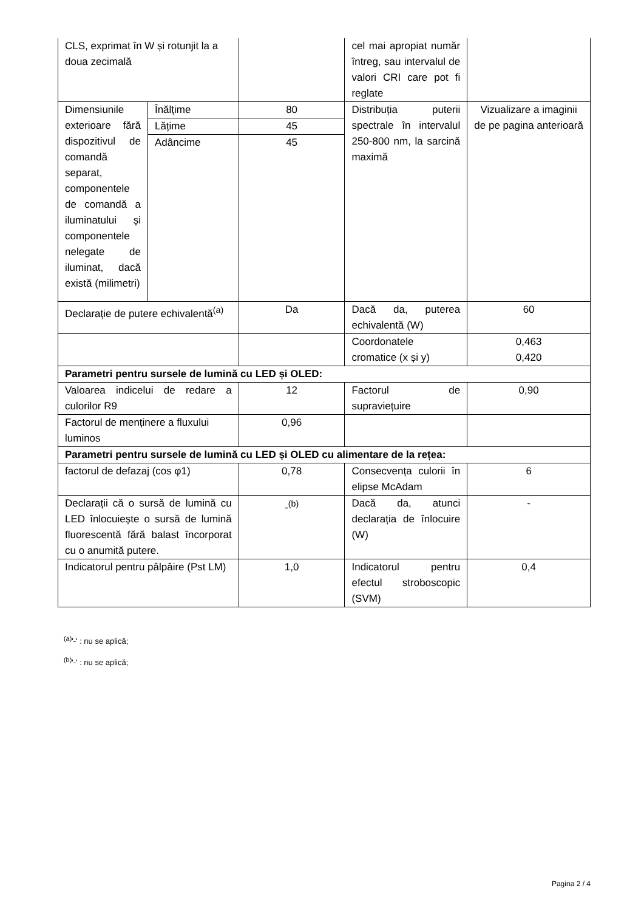| CLS, exprimat în W și rotunjit la a doua zecimală | | | cel mai apropiat număr întreg, sau intervalul de valori CRI care pot fi reglate | |
| Dimensiunile exterioare fără dispozitivul de comandă separat, componentele de comandă a iluminatului și componentele nelegate de iluminat, dacă există (milimetri) | Înălțime | 80 | Distribuția puterii spectrale în intervalul 250-800 nm, la sarcină maximă | Vizualizare a imaginii de pe pagina anterioară |
| | Lățime | 45 | | |
| | Adâncime | 45 | | |
| Declarație de putere echivalentă<sup>(a)</sup> | | Da | Dacă da, puterea echivalentă (W) | 60 |
| | | | Coordonatele cromatice (x și y) | 0,463 0,420 |
| Parametri pentru sursele de lumină cu LED și OLED: | | | | |
| Valoarea indicelui de redare a culorilor R9 | | 12 | Factorul de supraviețuire | 0,90 |
| Factorul de menținere a fluxului luminos | | 0,96 | | |
| Parametri pentru sursele de lumină cu LED și OLED cu alimentare de la rețea: | | | | |
| factorul de defazaj (cos φ1) | | 0,78 | Consecvența culorii în elipse McAdam | 6 |
| Declarații că o sursă de lumină cu LED înlocuiește o sursă de lumină fluorescentă fără balast încorporat cu o anumită putere. | | -<sup>(b)</sup> | Dacă da, atunci declarația de înlocuire (W) | - |
| Indicatorul pentru pâlpâire (Pst LM) | | 1,0 | Indicatorul pentru efectul stroboscopic (SVM) | 0,4 |
<sup>(a)</sup> '-' : nu se aplică;
<sup>(b)</sup> '-' : nu se aplică;
Pagina 2 / 4